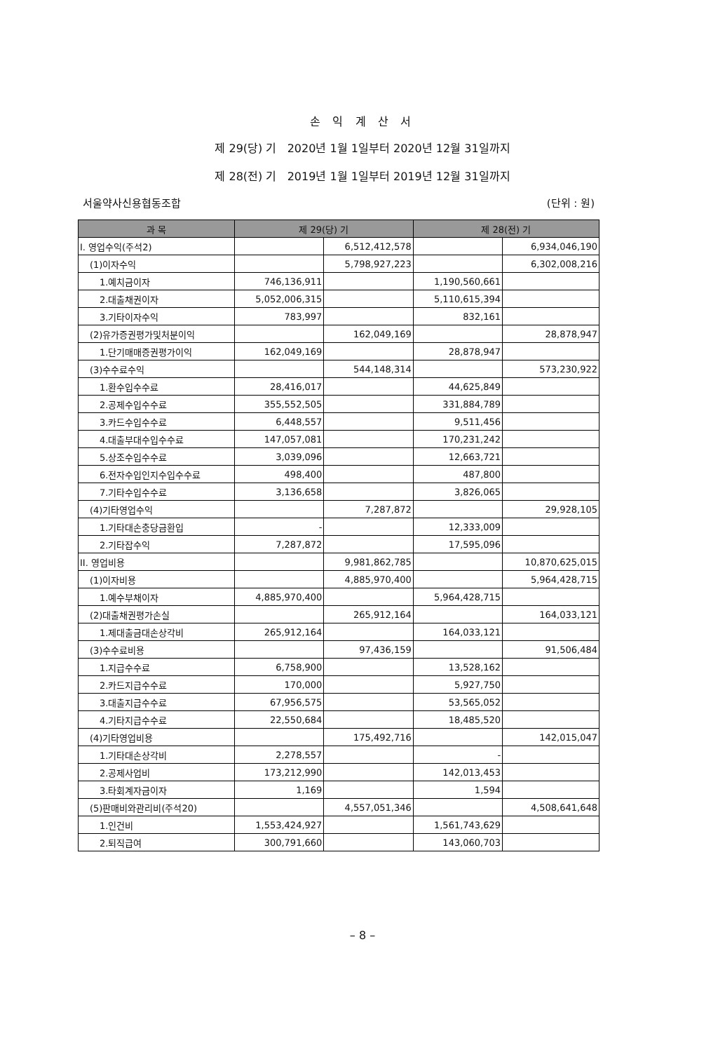손 익 계 산 서
제 29(당) 기 2020년 1월 1일부터 2020년 12월 31일까지
제 28(전) 기 2019년 1월 1일부터 2019년 12월 31일까지
서울약사신용협동조합 (단위 : 원)
| 과 목 | 제 29(당) 기 | | 제 28(전) 기 | |
| --- | --- | --- | --- | --- |
| I. 영업수익(주석2) | | 6,512,412,578 | | 6,934,046,190 |
| (1)이자수익 | | 5,798,927,223 | | 6,302,008,216 |
| 1.예치금이자 | 746,136,911 | | 1,190,560,661 | |
| 2.대출채권이자 | 5,052,006,315 | | 5,110,615,394 | |
| 3.기타이자수익 | 783,997 | | 832,161 | |
| (2)유가증권평가및처분이익 | | 162,049,169 | | 28,878,947 |
| 1.단기매매증권평가이익 | 162,049,169 | | 28,878,947 | |
| (3)수수료수익 | | 544,148,314 | | 573,230,922 |
| 1.환수입수수료 | 28,416,017 | | 44,625,849 | |
| 2.공제수입수수료 | 355,552,505 | | 331,884,789 | |
| 3.카드수입수수료 | 6,448,557 | | 9,511,456 | |
| 4.대출부대수입수수료 | 147,057,081 | | 170,231,242 | |
| 5.상조수입수수료 | 3,039,096 | | 12,663,721 | |
| 6.전자수입인지수입수수료 | 498,400 | | 487,800 | |
| 7.기타수입수수료 | 3,136,658 | | 3,826,065 | |
| (4)기타영업수익 | | 7,287,872 | | 29,928,105 |
| 1.기타대손충당금환입 | - | | 12,333,009 | |
| 2.기타잡수익 | 7,287,872 | | 17,595,096 | |
| II. 영업비용 | | 9,981,862,785 | | 10,870,625,015 |
| (1)이자비용 | | 4,885,970,400 | | 5,964,428,715 |
| 1.예수부채이자 | 4,885,970,400 | | 5,964,428,715 | |
| (2)대출채권평가손실 | | 265,912,164 | | 164,033,121 |
| 1.제대출금대손상각비 | 265,912,164 | | 164,033,121 | |
| (3)수수료비용 | | 97,436,159 | | 91,506,484 |
| 1.지급수수료 | 6,758,900 | | 13,528,162 | |
| 2.카드지급수수료 | 170,000 | | 5,927,750 | |
| 3.대출지급수수료 | 67,956,575 | | 53,565,052 | |
| 4.기타지급수수료 | 22,550,684 | | 18,485,520 | |
| (4)기타영업비용 | | 175,492,716 | | 142,015,047 |
| 1.기타대손상각비 | 2,278,557 | | - | |
| 2.공제사업비 | 173,212,990 | | 142,013,453 | |
| 3.타회계자금이자 | 1,169 | | 1,594 | |
| (5)판매비와관리비(주석20) | | 4,557,051,346 | | 4,508,641,648 |
| 1.인건비 | 1,553,424,927 | | 1,561,743,629 | |
| 2.퇴직급여 | 300,791,660 | | 143,060,703 | |
– 8 –